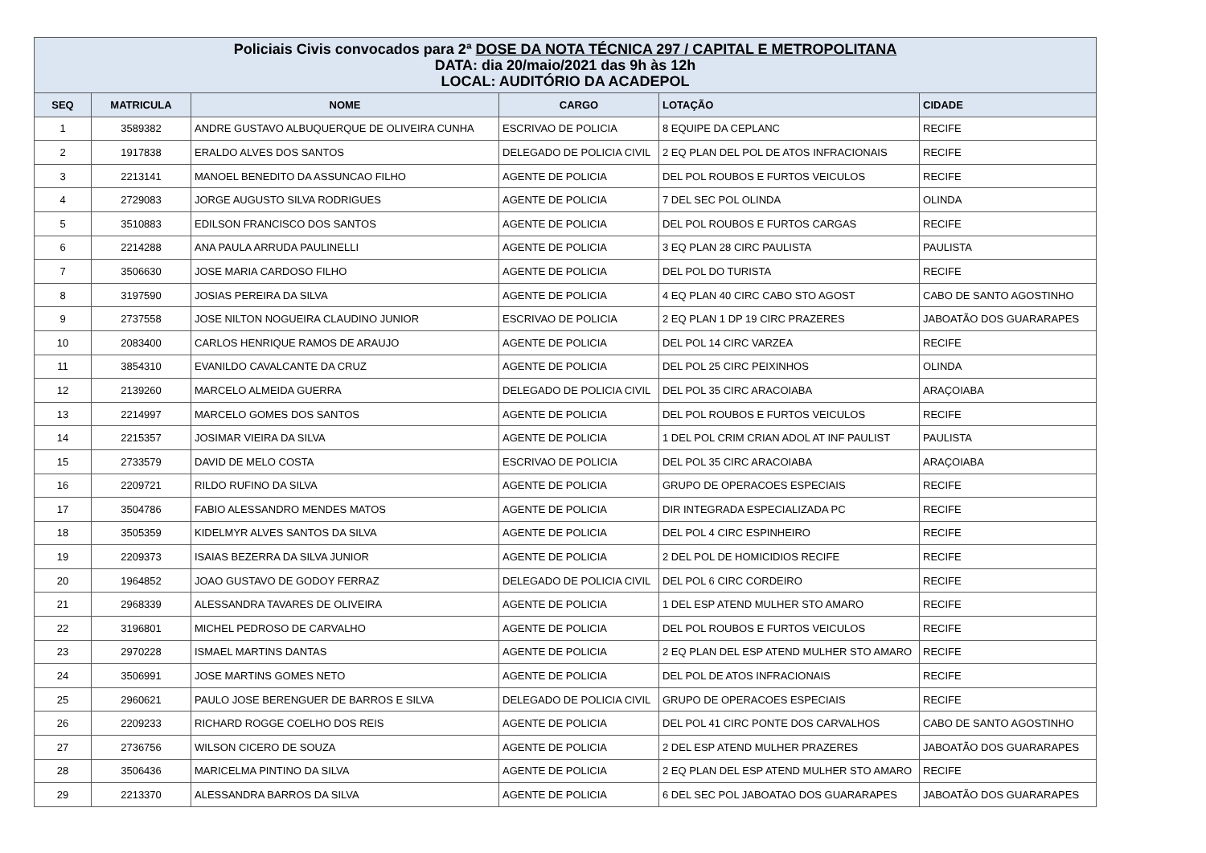| Policiais Civis convocados para 2ª DOSE DA NOTA TÉCNICA 297 / CAPITAL E METROPOLITANA DATA: dia 20/maio/2021 das 9h às 12h LOCAL: AUDITÓRIO DA ACADEPOL | | | | | |
| SEQ | MATRICULA | NOME | CARGO | LOTAÇÃO | CIDADE |
| 1 | 3589382 | ANDRE GUSTAVO ALBUQUERQUE DE OLIVEIRA CUNHA | ESCRIVAO DE POLICIA | 8 EQUIPE DA CEPLANC | RECIFE |
| 2 | 1917838 | ERALDO ALVES DOS SANTOS | DELEGADO DE POLICIA CIVIL | 2 EQ PLAN DEL POL DE ATOS INFRACIONAIS | RECIFE |
| 3 | 2213141 | MANOEL BENEDITO DA ASSUNCAO FILHO | AGENTE DE POLICIA | DEL POL ROUBOS E FURTOS VEICULOS | RECIFE |
| 4 | 2729083 | JORGE AUGUSTO SILVA RODRIGUES | AGENTE DE POLICIA | 7 DEL SEC POL OLINDA | OLINDA |
| 5 | 3510883 | EDILSON FRANCISCO DOS SANTOS | AGENTE DE POLICIA | DEL POL ROUBOS E FURTOS CARGAS | RECIFE |
| 6 | 2214288 | ANA PAULA ARRUDA PAULINELLI | AGENTE DE POLICIA | 3 EQ PLAN 28 CIRC PAULISTA | PAULISTA |
| 7 | 3506630 | JOSE MARIA CARDOSO FILHO | AGENTE DE POLICIA | DEL POL DO TURISTA | RECIFE |
| 8 | 3197590 | JOSIAS PEREIRA DA SILVA | AGENTE DE POLICIA | 4 EQ PLAN 40 CIRC CABO STO AGOST | CABO DE SANTO AGOSTINHO |
| 9 | 2737558 | JOSE NILTON NOGUEIRA CLAUDINO JUNIOR | ESCRIVAO DE POLICIA | 2 EQ PLAN 1 DP 19 CIRC PRAZERES | JABOATÃO DOS GUARARAPES |
| 10 | 2083400 | CARLOS HENRIQUE RAMOS DE ARAUJO | AGENTE DE POLICIA | DEL POL 14 CIRC VARZEA | RECIFE |
| 11 | 3854310 | EVANILDO CAVALCANTE DA CRUZ | AGENTE DE POLICIA | DEL POL 25 CIRC PEIXINHOS | OLINDA |
| 12 | 2139260 | MARCELO ALMEIDA GUERRA | DELEGADO DE POLICIA CIVIL | DEL POL 35 CIRC ARACOIABA | ARAÇOIABA |
| 13 | 2214997 | MARCELO GOMES DOS SANTOS | AGENTE DE POLICIA | DEL POL ROUBOS E FURTOS VEICULOS | RECIFE |
| 14 | 2215357 | JOSIMAR VIEIRA DA SILVA | AGENTE DE POLICIA | 1 DEL POL CRIM CRIAN ADOL AT INF PAULIST | PAULISTA |
| 15 | 2733579 | DAVID DE MELO COSTA | ESCRIVAO DE POLICIA | DEL POL 35 CIRC ARACOIABA | ARAÇOIABA |
| 16 | 2209721 | RILDO RUFINO DA SILVA | AGENTE DE POLICIA | GRUPO DE OPERACOES ESPECIAIS | RECIFE |
| 17 | 3504786 | FABIO ALESSANDRO MENDES MATOS | AGENTE DE POLICIA | DIR INTEGRADA ESPECIALIZADA PC | RECIFE |
| 18 | 3505359 | KIDELMYR ALVES SANTOS DA SILVA | AGENTE DE POLICIA | DEL POL 4 CIRC ESPINHEIRO | RECIFE |
| 19 | 2209373 | ISAIAS BEZERRA DA SILVA JUNIOR | AGENTE DE POLICIA | 2 DEL POL DE HOMICIDIOS RECIFE | RECIFE |
| 20 | 1964852 | JOAO GUSTAVO DE GODOY FERRAZ | DELEGADO DE POLICIA CIVIL | DEL POL 6 CIRC CORDEIRO | RECIFE |
| 21 | 2968339 | ALESSANDRA TAVARES DE OLIVEIRA | AGENTE DE POLICIA | 1 DEL ESP ATEND MULHER STO AMARO | RECIFE |
| 22 | 3196801 | MICHEL PEDROSO DE CARVALHO | AGENTE DE POLICIA | DEL POL ROUBOS E FURTOS VEICULOS | RECIFE |
| 23 | 2970228 | ISMAEL MARTINS DANTAS | AGENTE DE POLICIA | 2 EQ PLAN DEL ESP ATEND MULHER STO AMARO | RECIFE |
| 24 | 3506991 | JOSE MARTINS GOMES NETO | AGENTE DE POLICIA | DEL POL DE ATOS INFRACIONAIS | RECIFE |
| 25 | 2960621 | PAULO JOSE BERENGUER DE BARROS E SILVA | DELEGADO DE POLICIA CIVIL | GRUPO DE OPERACOES ESPECIAIS | RECIFE |
| 26 | 2209233 | RICHARD ROGGE COELHO DOS REIS | AGENTE DE POLICIA | DEL POL 41 CIRC PONTE DOS CARVALHOS | CABO DE SANTO AGOSTINHO |
| 27 | 2736756 | WILSON CICERO DE SOUZA | AGENTE DE POLICIA | 2 DEL ESP ATEND MULHER PRAZERES | JABOATÃO DOS GUARARAPES |
| 28 | 3506436 | MARICELMA PINTINO DA SILVA | AGENTE DE POLICIA | 2 EQ PLAN DEL ESP ATEND MULHER STO AMARO | RECIFE |
| 29 | 2213370 | ALESSANDRA BARROS DA SILVA | AGENTE DE POLICIA | 6 DEL SEC POL JABOATAO DOS GUARARAPES | JABOATÃO DOS GUARARAPES |